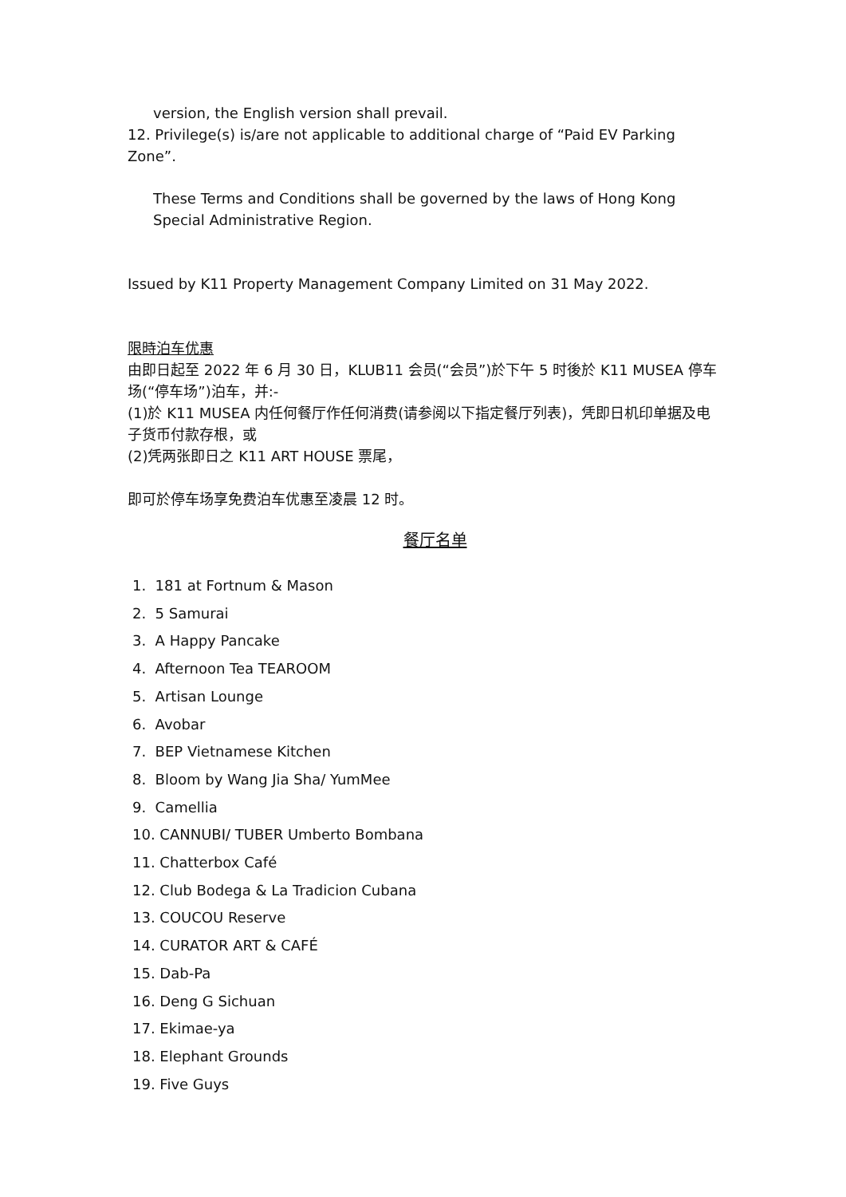version, the English version shall prevail.
12. Privilege(s) is/are not applicable to additional charge of “Paid EV Parking Zone”.
These Terms and Conditions shall be governed by the laws of Hong Kong Special Administrative Region.
Issued by K11 Property Management Company Limited on 31 May 2022.
限時泊车优惠
由即日起至 2022 年 6 月 30 日，KLUB11 会员(“会员”)於下午 5 时後於 K11 MUSEA 停车场(“停车场”)泊车，并:-
(1)於 K11 MUSEA 内任何餐厅作任何消费(请参阅以下指定餐厅列表)，凭即日机印单据及电子货币付款存根，或
(2)凭两张即日之 K11 ART HOUSE 票尾，
即可於停车场享免费泊车优惠至凌晨 12 时。
餐厅名单
1. 181 at Fortnum & Mason
2. 5 Samurai
3. A Happy Pancake
4. Afternoon Tea TEAROOM
5. Artisan Lounge
6. Avobar
7. BEP Vietnamese Kitchen
8. Bloom by Wang Jia Sha/ YumMee
9. Camellia
10. CANNUBI/ TUBER Umberto Bombana
11. Chatterbox Café
12. Club Bodega & La Tradicion Cubana
13. COUCOU Reserve
14. CURATOR ART & CAFÉ
15. Dab-Pa
16. Deng G Sichuan
17. Ekimae-ya
18. Elephant Grounds
19. Five Guys